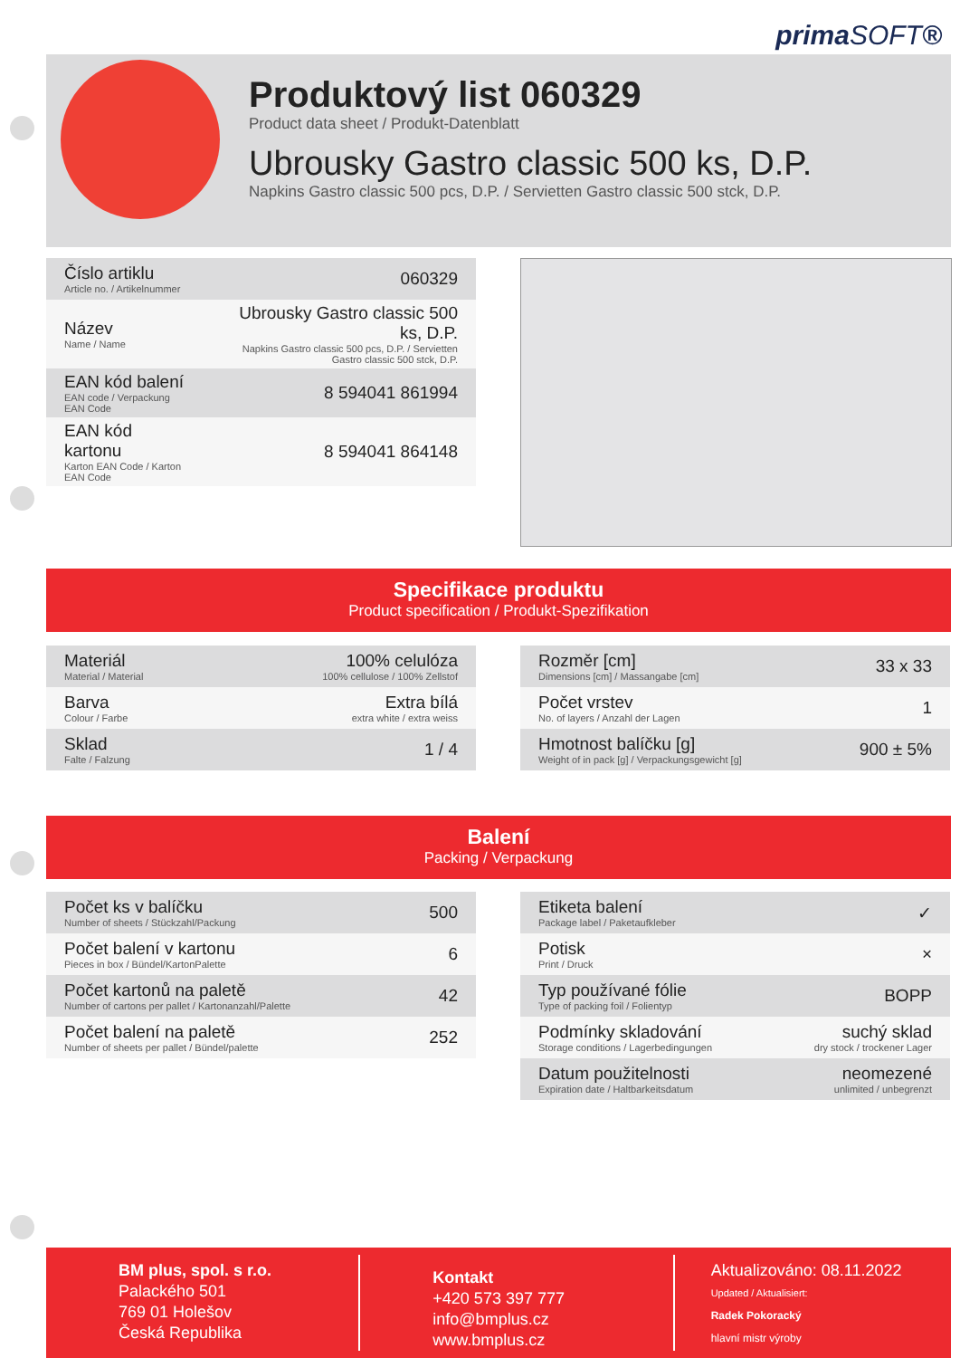primaSOFT®
Produktový list 060329
Product data sheet / Produkt-Datenblatt
Ubrousky Gastro classic 500 ks, D.P.
Napkins Gastro classic 500 pcs, D.P. / Servietten Gastro classic 500 stck, D.P.
| Číslo artiklu Article no. / Artikelnummer | 060329 |
| Název Name / Name | Ubrousky Gastro classic 500 ks, D.P. Napkins Gastro classic 500 pcs, D.P. / Servietten Gastro classic 500 stck, D.P. |
| EAN kód balení EAN code / Verpackung EAN Code | 8 594041 861994 |
| EAN kód kartonu Karton EAN Code / Karton EAN Code | 8 594041 864148 |
Specifikace produktu
Product specification / Produkt-Spezifikation
| Materiál Material / Material | 100% celulóza 100% cellulose / 100% Zellstof |
| Barva Colour / Farbe | Extra bílá extra white / extra weiss |
| Sklad Falte / Falzung | 1 / 4 |
| Rozměr [cm] Dimensions [cm] / Massangabe [cm] | 33 x 33 |
| Počet vrstev No. of layers / Anzahl der Lagen | 1 |
| Hmotnost balíčku [g] Weight of in pack [g] / Verpackungsgewicht [g] | 900 ± 5% |
Balení
Packing / Verpackung
| Počet ks v balíčku Number of sheets / Stückzahl/Packung | 500 |
| Počet balení v kartonu Pieces in box / Bündel/KartonPalette | 6 |
| Počet kartonů na paletě Number of cartons per pallet / Kartonanzahl/Palette | 42 |
| Počet balení na paletě Number of sheets per pallet / Bündel/palette | 252 |
| Etiketa balení Package label / Paketaufkleber | ✓ |
| Potisk Print / Druck | × |
| Typ používané fólie Type of packing foil / Folientyp | BOPP |
| Podmínky skladování Storage conditions / Lagerbedingungen | suchý sklad dry stock / trockener Lager |
| Datum použitelnosti Expiration date / Haltbarkeitsdatum | neomezené unlimited / unbegrenzt |
BM plus, spol. s r.o.
Palackého 501
769 01 Holešov
Česká Republika
Kontakt
+420 573 397 777
info@bmplus.cz
www.bmplus.cz
Aktualizováno: 08.11.2022
Updated / Aktualisiert:
Radek Pokoracký
hlavní mistr výroby